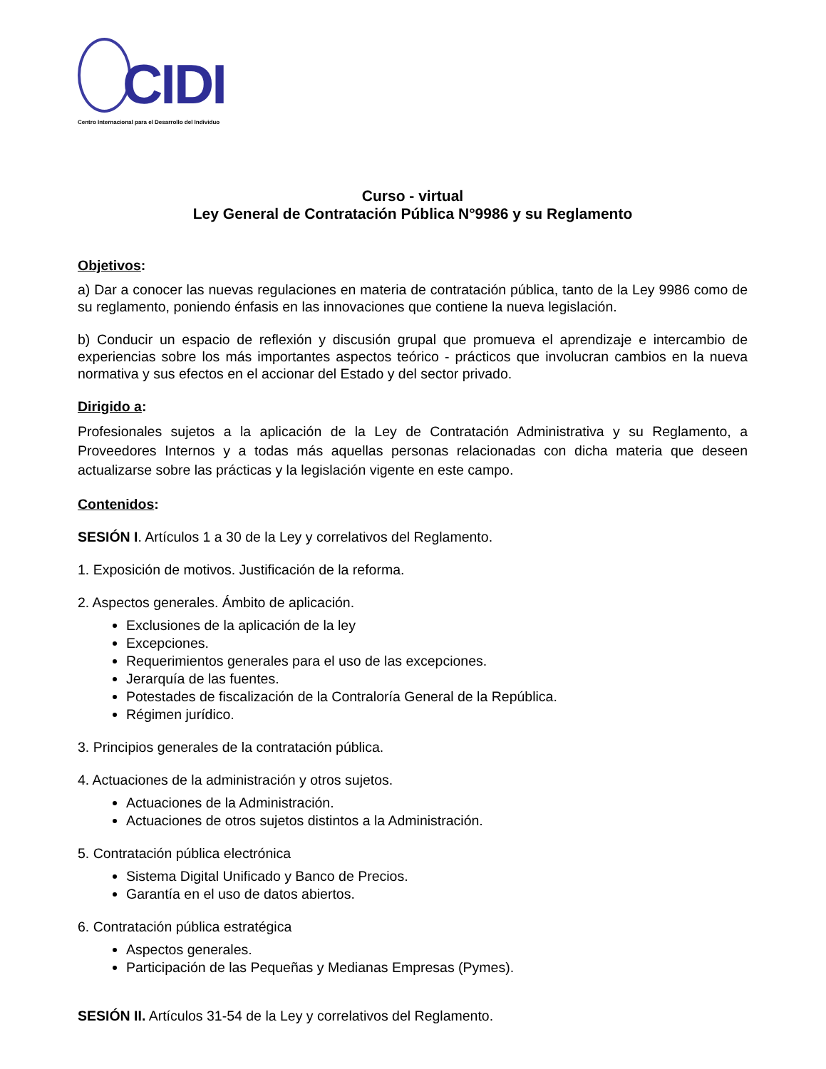CIDI
Centro Internacional para el Desarrollo del Individuo
Curso - virtual
Ley General de Contratación Pública N°9986 y su Reglamento
Objetivos:
a) Dar a conocer las nuevas regulaciones en materia de contratación pública, tanto de la Ley 9986 como de su reglamento, poniendo énfasis en las innovaciones que contiene la nueva legislación.
b) Conducir un espacio de reflexión y discusión grupal que promueva el aprendizaje e intercambio de experiencias sobre los más importantes aspectos teórico - prácticos que involucran cambios en la nueva normativa y sus efectos en el accionar del Estado y del sector privado.
Dirigido a:
Profesionales sujetos a la aplicación de la Ley de Contratación Administrativa y su Reglamento, a Proveedores Internos y a todas más aquellas personas relacionadas con dicha materia que deseen actualizarse sobre las prácticas y la legislación vigente en este campo.
Contenidos:
SESIÓN I. Artículos 1 a 30 de la Ley y correlativos del Reglamento.
1. Exposición de motivos. Justificación de la reforma.
2. Aspectos generales. Ámbito de aplicación.
Exclusiones de la aplicación de la ley
Excepciones.
Requerimientos generales para el uso de las excepciones.
Jerarquía de las fuentes.
Potestades de fiscalización de la Contraloría General de la República.
Régimen jurídico.
3. Principios generales de la contratación pública.
4. Actuaciones de la administración y otros sujetos.
Actuaciones de la Administración.
Actuaciones de otros sujetos distintos a la Administración.
5. Contratación pública electrónica
Sistema Digital Unificado y Banco de Precios.
Garantía en el uso de datos abiertos.
6. Contratación pública estratégica
Aspectos generales.
Participación de las Pequeñas y Medianas Empresas (Pymes).
SESIÓN II. Artículos 31-54 de la Ley y correlativos del Reglamento.